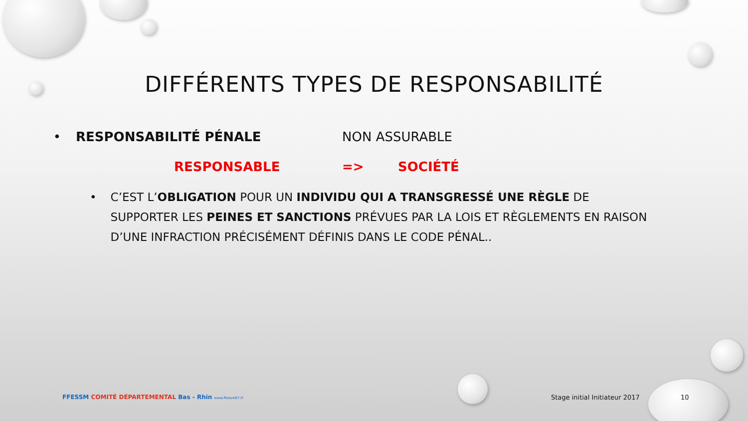DIFFÉRENTS TYPES DE RESPONSABILITÉ
• RESPONSABILITÉ PÉNALE NON ASSURABLE
RESPONSABLE => SOCIÉTÉ
• C’EST L’OBLIGATION POUR UN INDIVIDU QUI A TRANSGRESSÉ UNE RÈGLE DE SUPPORTER LES PEINES ET SANCTIONS PRÉVUES PAR LA LOIS ET RÈGLEMENTS EN RAISON D’UNE INFRACTION PRÉCISÉMENT DÉFINIS DANS LE CODE PÉNAL..
FFESSM COMITÉ DÉPARTEMENTAL Bas - Rhin www.ffessm67.fr Stage initial Initiateur 2017 10